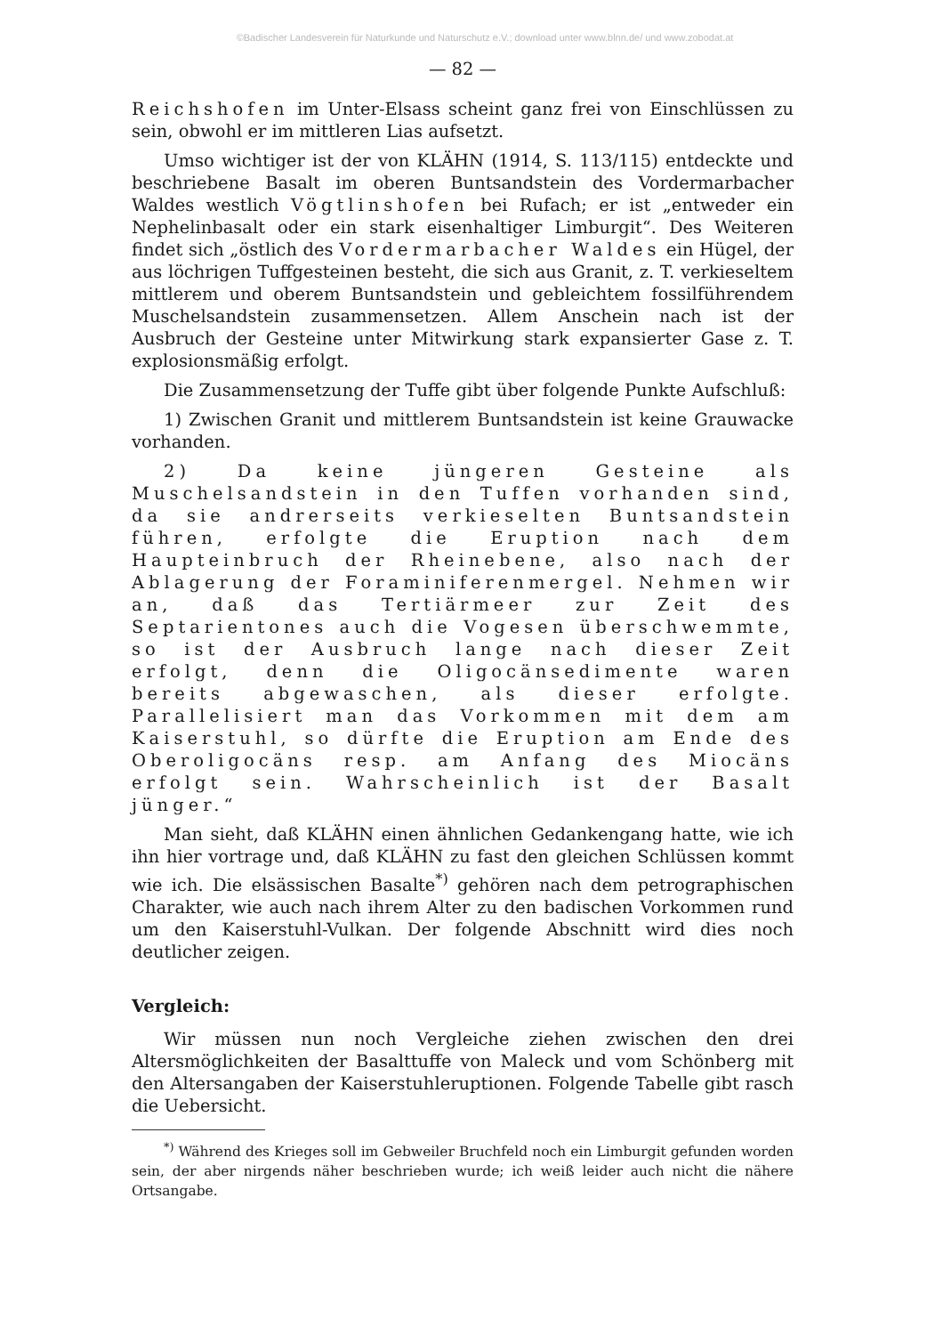©Badischer Landesverein für Naturkunde und Naturschutz e.V.; download unter www.blnn.de/ und www.zobodat.at
— 82 —
Reichshofen im Unter-Elsass scheint ganz frei von Einschlüssen zu sein, obwohl er im mittleren Lias aufsetzt.
Umso wichtiger ist der von KLÄHN (1914, S. 113/115) entdeckte und beschriebene Basalt im oberen Buntsandstein des Vordermarbacher Waldes westlich Vögtlinshofen bei Rufach; er ist „entweder ein Nephelinbasalt oder ein stark eisenhaltiger Limburgit“. Des Weiteren findet sich „östlich des Vordermarbacher Waldes ein Hügel, der aus löchrigen Tuffgesteinen besteht, die sich aus Granit, z. T. verkieseltem mittlerem und oberem Buntsandstein und gebleichtem fossilführendem Muschelsandstein zusammensetzen. Allem Anschein nach ist der Ausbruch der Gesteine unter Mitwirkung stark expansierter Gase z. T. explosionsmäßig erfolgt.
Die Zusammensetzung der Tuffe gibt über folgende Punkte Aufschluß:
1) Zwischen Granit und mittlerem Buntsandstein ist keine Grauwacke vorhanden.
2) Da keine jüngeren Gesteine als Muschelsandstein in den Tuffen vorhanden sind, da sie andrerseits verkieselten Buntsandstein führen, erfolgte die Eruption nach dem Haupteinbruch der Rheinebene, also nach der Ablagerung der Foraminiferenmergel. Nehmen wir an, daß das Tertiärmeer zur Zeit des Septarientones auch die Vogesen überschwemmte, so ist der Ausbruch lange nach dieser Zeit erfolgt, denn die Oligocänsedimente waren bereits abgewaschen, als dieser erfolgte. Parallelisiert man das Vorkommen mit dem am Kaiserstuhl, so dürfte die Eruption am Ende des Oberoligocäns resp. am Anfang des Miocäns erfolgt sein. Wahrscheinlich ist der Basalt jünger.“
Man sieht, daß KLÄHN einen ähnlichen Gedankengang hatte, wie ich ihn hier vortrage und, daß KLÄHN zu fast den gleichen Schlüssen kommt wie ich. Die elsässischen Basalte<sup>*)</sup> gehören nach dem petrographischen Charakter, wie auch nach ihrem Alter zu den badischen Vorkommen rund um den Kaiserstuhl-Vulkan. Der folgende Abschnitt wird dies noch deutlicher zeigen.
Vergleich:
Wir müssen nun noch Vergleiche ziehen zwischen den drei Altersmöglichkeiten der Basalttuffe von Maleck und vom Schönberg mit den Altersangaben der Kaiserstuhleruptionen. Folgende Tabelle gibt rasch die Uebersicht.
<sup>*)</sup> Während des Krieges soll im Gebweiler Bruchfeld noch ein Limburgit gefunden worden sein, der aber nirgends näher beschrieben wurde; ich weiß leider auch nicht die nähere Ortsangabe.